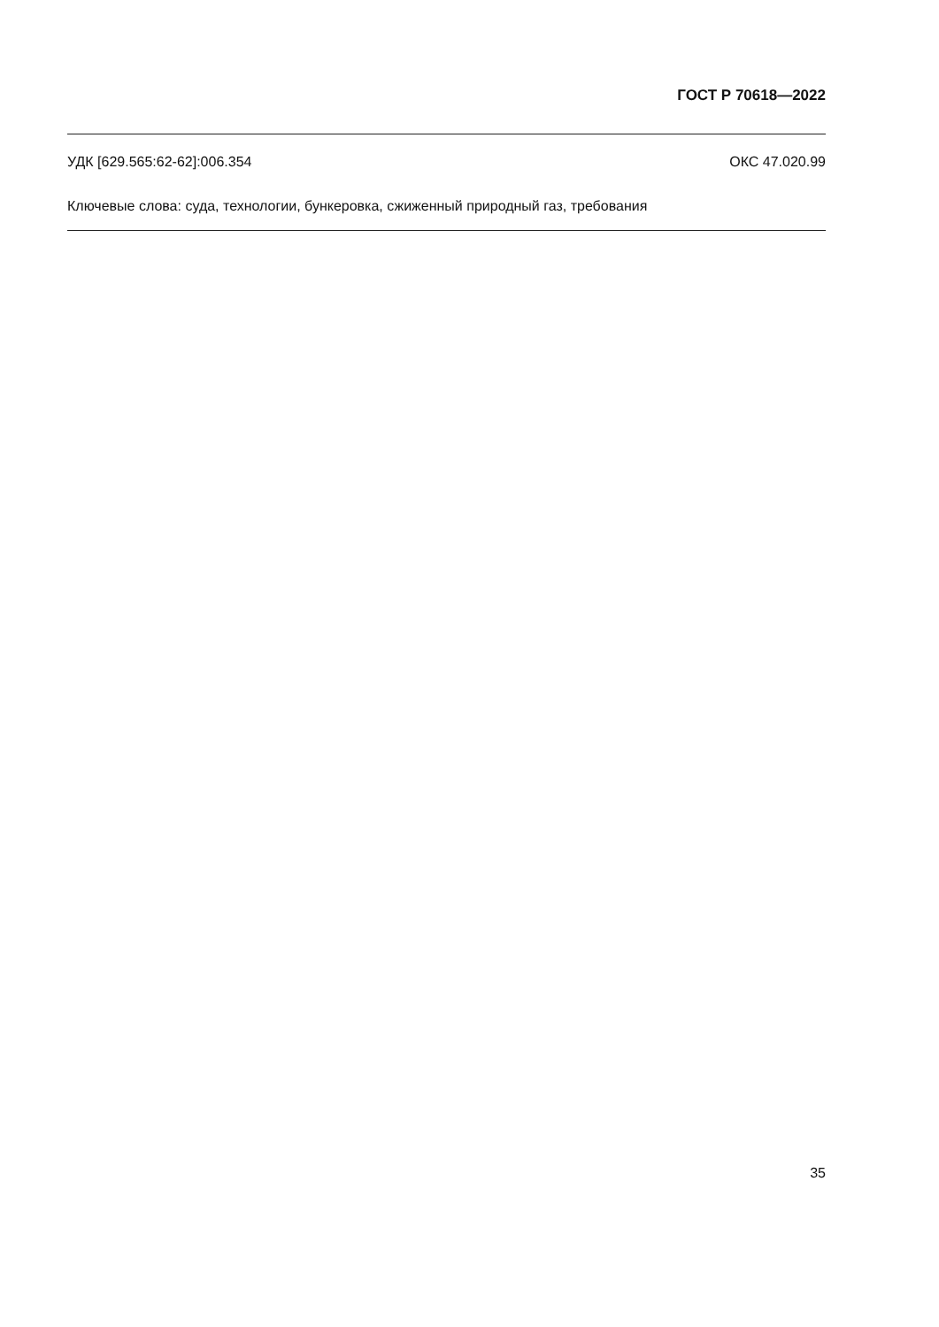ГОСТ Р 70618—2022
УДК [629.565:62-62]:006.354 ОКС 47.020.99
Ключевые слова: суда, технологии, бункеровка, сжиженный природный газ, требования
35